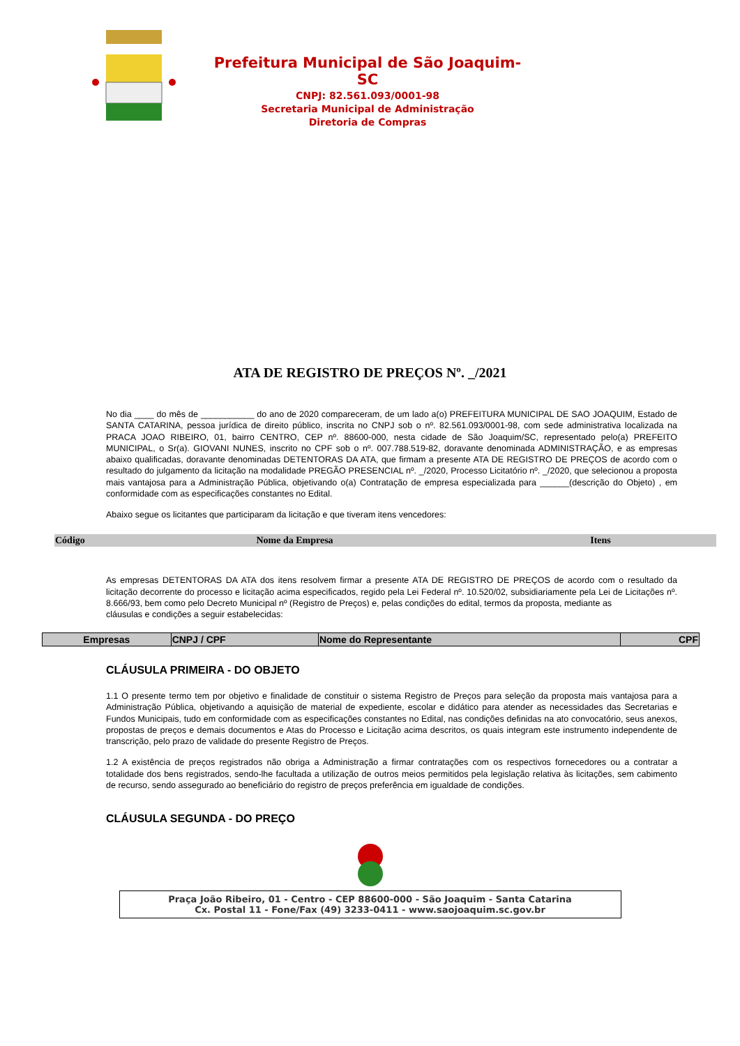Prefeitura Municipal de São Joaquim-SC
CNPJ: 82.561.093/0001-98
Secretaria Municipal de Administração
Diretoria de Compras
ATA DE REGISTRO DE PREÇOS Nº. _/2021
No dia ____ do mês de ___________ do ano de 2020 compareceram, de um lado a(o) PREFEITURA MUNICIPAL DE SAO JOAQUIM, Estado de SANTA CATARINA, pessoa jurídica de direito público, inscrita no CNPJ sob o nº. 82.561.093/0001-98, com sede administrativa localizada na PRACA JOAO RIBEIRO, 01, bairro CENTRO, CEP nº. 88600-000, nesta cidade de São Joaquim/SC, representado pelo(a) PREFEITO MUNICIPAL, o Sr(a). GIOVANI NUNES, inscrito no CPF sob o nº. 007.788.519-82, doravante denominada ADMINISTRAÇÃO, e as empresas abaixo qualificadas, doravante denominadas DETENTORAS DA ATA, que firmam a presente ATA DE REGISTRO DE PREÇOS de acordo com o resultado do julgamento da licitação na modalidade PREGÃO PRESENCIAL nº. _/2020, Processo Licitatório nº. _/2020, que selecionou a proposta mais vantajosa para a Administração Pública, objetivando o(a) Contratação de empresa especializada para ______(descrição do Objeto) , em conformidade com as especificações constantes no Edital.
Abaixo segue os licitantes que participaram da licitação e que tiveram itens vencedores:
| Código | Nome da Empresa | Itens |
| --- | --- | --- |
As empresas DETENTORAS DA ATA dos itens resolvem firmar a presente ATA DE REGISTRO DE PREÇOS de acordo com o resultado da licitação decorrente do processo e licitação acima especificados, regido pela Lei Federal nº. 10.520/02, subsidiariamente pela Lei de Licitações nº. 8.666/93, bem como pelo Decreto Municipal nº (Registro de Preços) e, pelas condições do edital, termos da proposta, mediante as
cláusulas e condições a seguir estabelecidas:
| Empresas | CNPJ / CPF | Nome do Representante | CPF |
| --- | --- | --- | --- |
CLÁUSULA PRIMEIRA - DO OBJETO
1.1 O presente termo tem por objetivo e finalidade de constituir o sistema Registro de Preços para seleção da proposta mais vantajosa para a Administração Pública, objetivando a aquisição de material de expediente, escolar e didático para atender as necessidades das Secretarias e Fundos Municipais, tudo em conformidade com as especificações constantes no Edital, nas condições definidas na ato convocatório, seus anexos, propostas de preços e demais documentos e Atas do Processo e Licitação acima descritos, os quais integram este instrumento independente de transcrição, pelo prazo de validade do presente Registro de Preços.
1.2 A existência de preços registrados não obriga a Administração a firmar contratações com os respectivos fornecedores ou a contratar a totalidade dos bens registrados, sendo-lhe facultada a utilização de outros meios permitidos pela legislação relativa às licitações, sem cabimento de recurso, sendo assegurado ao beneficiário do registro de preços preferência em igualdade de condições.
CLÁUSULA SEGUNDA - DO PREÇO
Praça João Ribeiro, 01 - Centro - CEP 88600-000 - São Joaquim - Santa Catarina
Cx. Postal 11 - Fone/Fax (49) 3233-0411 - www.saojoaquim.sc.gov.br